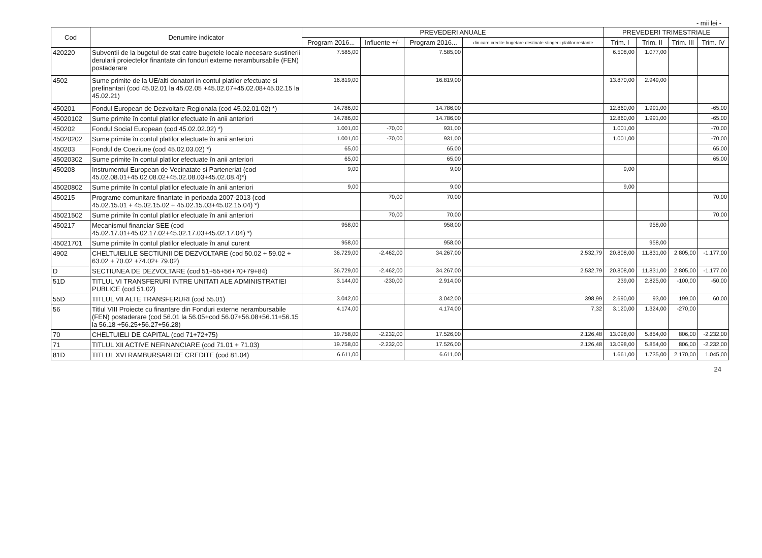- mii lei -
| Cod | Denumire indicator | PREVEDERI ANUALE | | | | PREVEDERI TRIMESTRIALE | | | |
| --- | --- | --- | --- | --- | --- | --- | --- | --- | --- |
| | | Program 2016... | Influente +/- | Program 2016... | din care credite bugetare destinate stingerii platilor restante | Trim. I | Trim. II | Trim. III | Trim. IV |
| 420220 | Subventii de la bugetul de stat catre bugetele locale necesare sustinerii derularii proiectelor finantate din fonduri externe nerambursabile (FEN) postaderare | 7.585,00 | | 7.585,00 | | 6.508,00 | 1.077,00 | | |
| 4502 | Sume primite de la UE/alti donatori in contul platilor efectuate si prefinantari (cod 45.02.01 la 45.02.05 +45.02.07+45.02.08+45.02.15 la 45.02.21) | 16.819,00 | | 16.819,00 | | 13.870,00 | 2.949,00 | | |
| 450201 | Fondul European de Dezvoltare Regionala (cod 45.02.01.02) *) | 14.786,00 | | 14.786,00 | | 12.860,00 | 1.991,00 | | -65,00 |
| 45020102 | Sume primite în contul platilor efectuate în anii anteriori | 14.786,00 | | 14.786,00 | | 12.860,00 | 1.991,00 | | -65,00 |
| 450202 | Fondul Social European (cod 45.02.02.02) *) | 1.001,00 | -70,00 | 931,00 | | 1.001,00 | | | -70,00 |
| 45020202 | Sume primite în contul platilor efectuate în anii anteriori | 1.001,00 | -70,00 | 931,00 | | 1.001,00 | | | -70,00 |
| 450203 | Fondul de Coeziune (cod 45.02.03.02) *) | 65,00 | | 65,00 | | | | | 65,00 |
| 45020302 | Sume primite în contul platilor efectuate în anii anteriori | 65,00 | | 65,00 | | | | | 65,00 |
| 450208 | Instrumentul European de Vecinatate si Parteneriat (cod 45.02.08.01+45.02.08.02+45.02.08.03+45.02.08.4)*) | 9,00 | | 9,00 | | 9,00 | | | |
| 45020802 | Sume primite în contul platilor efectuate în anii anteriori | 9,00 | | 9,00 | | 9,00 | | | |
| 450215 | Programe comunitare finantate in perioada 2007-2013 (cod 45.02.15.01 + 45.02.15.02 + 45.02.15.03+45.02.15.04) *) | | 70,00 | 70,00 | | | | | 70,00 |
| 45021502 | Sume primite în contul platilor efectuate în anii anteriori | | 70,00 | 70,00 | | | | | 70,00 |
| 450217 | Mecanismul financiar SEE (cod 45.02.17.01+45.02.17.02+45.02.17.03+45.02.17.04) *) | 958,00 | | 958,00 | | | 958,00 | | |
| 45021701 | Sume primite în contul platilor efectuate în anul curent | 958,00 | | 958,00 | | | 958,00 | | |
| 4902 | CHELTUIELILE SECTIUNII DE DEZVOLTARE (cod 50.02 + 59.02 + 63.02 + 70.02 +74.02+ 79.02) | 36.729,00 | -2.462,00 | 34.267,00 | 2.532,79 | 20.808,00 | 11.831,00 | 2.805,00 | -1.177,00 |
| D | SECTIUNEA DE DEZVOLTARE (cod 51+55+56+70+79+84) | 36.729,00 | -2.462,00 | 34.267,00 | 2.532,79 | 20.808,00 | 11.831,00 | 2.805,00 | -1.177,00 |
| 51D | TITLUL VI TRANSFERURI INTRE UNITATI ALE ADMINISTRATIEI PUBLICE (cod 51.02) | 3.144,00 | -230,00 | 2.914,00 | | 239,00 | 2.825,00 | -100,00 | -50,00 |
| 55D | TITLUL VII ALTE TRANSFERURI (cod 55.01) | 3.042,00 | | 3.042,00 | 398,99 | 2.690,00 | 93,00 | 199,00 | 60,00 |
| 56 | Titlul VIII Proiecte cu finantare din Fonduri externe nerambursabile (FEN) postaderare (cod 56.01 la 56.05+cod 56.07+56.08+56.11+56.15 la 56.18 +56.25+56.27+56.28) | 4.174,00 | | 4.174,00 | 7,32 | 3.120,00 | 1.324,00 | -270,00 | |
| 70 | CHELTUIELI DE CAPITAL (cod 71+72+75) | 19.758,00 | -2.232,00 | 17.526,00 | 2.126,48 | 13.098,00 | 5.854,00 | 806,00 | -2.232,00 |
| 71 | TITLUL XII ACTIVE NEFINANCIARE (cod 71.01 + 71.03) | 19.758,00 | -2.232,00 | 17.526,00 | 2.126,48 | 13.098,00 | 5.854,00 | 806,00 | -2.232,00 |
| 81D | TITLUL XVI RAMBURSARI DE CREDITE (cod 81.04) | 6.611,00 | | 6.611,00 | | 1.661,00 | 1.735,00 | 2.170,00 | 1.045,00 |
24